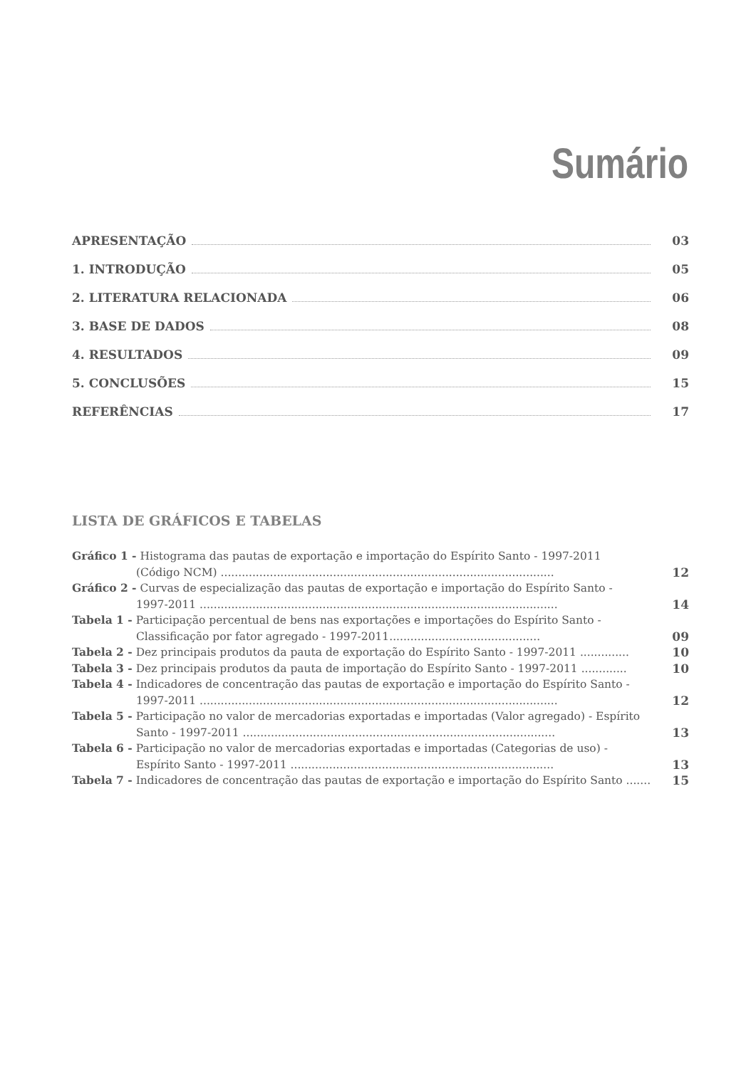Sumário
APRESENTAÇÃO 03
1. INTRODUÇÃO 05
2. LITERATURA RELACIONADA 06
3. BASE DE DADOS 08
4. RESULTADOS 09
5. CONCLUSÕES 15
REFERÊNCIAS 17
LISTA DE GRÁFICOS E TABELAS
Gráfico 1 - Histograma das pautas de exportação e importação do Espírito Santo - 1997-2011
(Código NCM) ...............................................................................................
12
Gráfico 2 - Curvas de especialização das pautas de exportação e importação do Espírito Santo -
1997-2011 ......................................................................................................
14
Tabela 1 - Participação percentual de bens nas exportações e importações do Espírito Santo -
Classificação por fator agregado - 1997-2011...........................................
09
Tabela 2 - Dez principais produtos da pauta de exportação do Espírito Santo - 1997-2011 ..............
10
Tabela 3 - Dez principais produtos da pauta de importação do Espírito Santo - 1997-2011 .............
10
Tabela 4 - Indicadores de concentração das pautas de exportação e importação do Espírito Santo -
1997-2011 ......................................................................................................
12
Tabela 5 - Participação no valor de mercadorias exportadas e importadas (Valor agregado) - Espírito
Santo - 1997-2011 .........................................................................................
13
Tabela 6 - Participação no valor de mercadorias exportadas e importadas (Categorias de uso) -
Espírito Santo - 1997-2011 ...........................................................................
13
Tabela 7 - Indicadores de concentração das pautas de exportação e importação do Espírito Santo .......
15